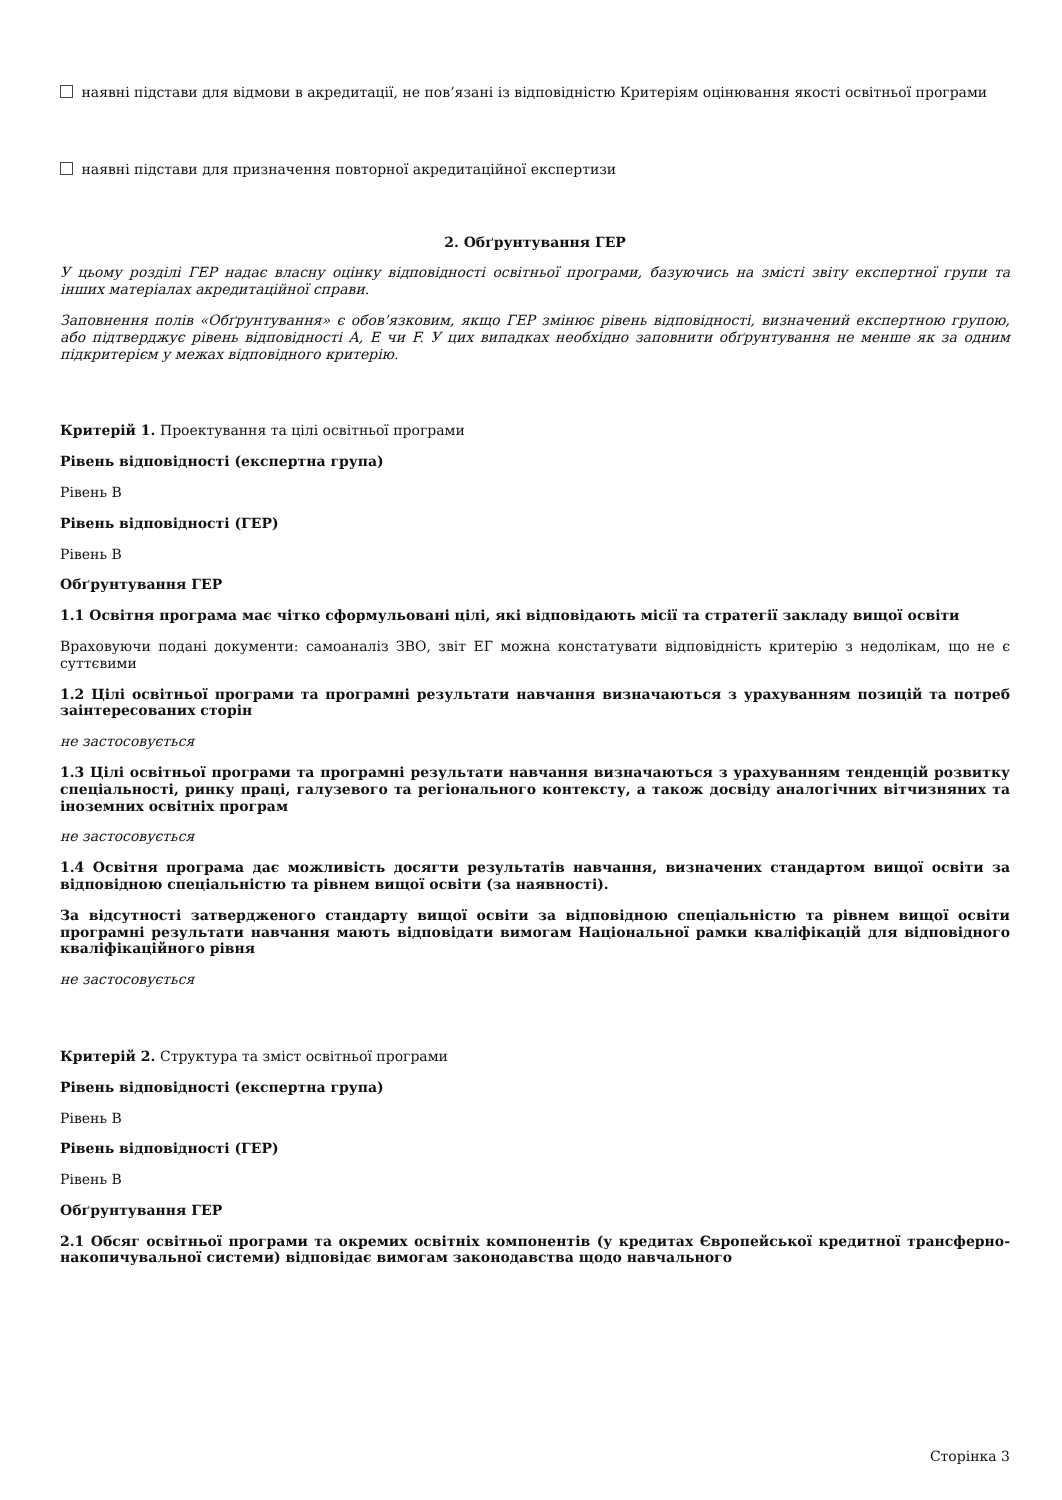наявні підстави для відмови в акредитації, не пов’язані із відповідністю Критеріям оцінювання якості освітньої програми
наявні підстави для призначення повторної акредитаційної експертизи
2. Обґрунтування ГЕР
У цьому розділі ГЕР надає власну оцінку відповідності освітньої програми, базуючись на змісті звіту експертної групи та інших матеріалах акредитаційної справи.
Заповнення полів «Обґрунтування» є обов’язковим, якщо ГЕР змінює рівень відповідності, визначений експертною групою, або підтверджує рівень відповідності A, E чи F. У цих випадках необхідно заповнити обґрунтування не менше як за одним підкритерієм у межах відповідного критерію.
Критерій 1. Проектування та цілі освітньої програми
Рівень відповідності (експертна група)
Рівень B
Рівень відповідності (ГЕР)
Рівень B
Обґрунтування ГЕР
1.1 Освітня програма має чітко сформульовані цілі, які відповідають місії та стратегії закладу вищої освіти
Враховуючи подані документи: самоаналіз ЗВО, звіт ЕГ можна констатувати відповідність критерію з недолікам, що не є суттєвими
1.2 Цілі освітньої програми та програмні результати навчання визначаються з урахуванням позицій та потреб заінтересованих сторін
не застосовується
1.3 Цілі освітньої програми та програмні результати навчання визначаються з урахуванням тенденцій розвитку спеціальності, ринку праці, галузевого та регіонального контексту, а також досвіду аналогічних вітчизняних та іноземних освітніх програм
не застосовується
1.4 Освітня програма дає можливість досягти результатів навчання, визначених стандартом вищої освіти за відповідною спеціальністю та рівнем вищої освіти (за наявності).
За відсутності затвердженого стандарту вищої освіти за відповідною спеціальністю та рівнем вищої освіти програмні результати навчання мають відповідати вимогам Національної рамки кваліфікацій для відповідного кваліфікаційного рівня
не застосовується
Критерій 2. Структура та зміст освітньої програми
Рівень відповідності (експертна група)
Рівень B
Рівень відповідності (ГЕР)
Рівень B
Обґрунтування ГЕР
2.1 Обсяг освітньої програми та окремих освітніх компонентів (у кредитах Європейської кредитної трансферно-накопичувальної системи) відповідає вимогам законодавства щодо навчального
Сторінка 3